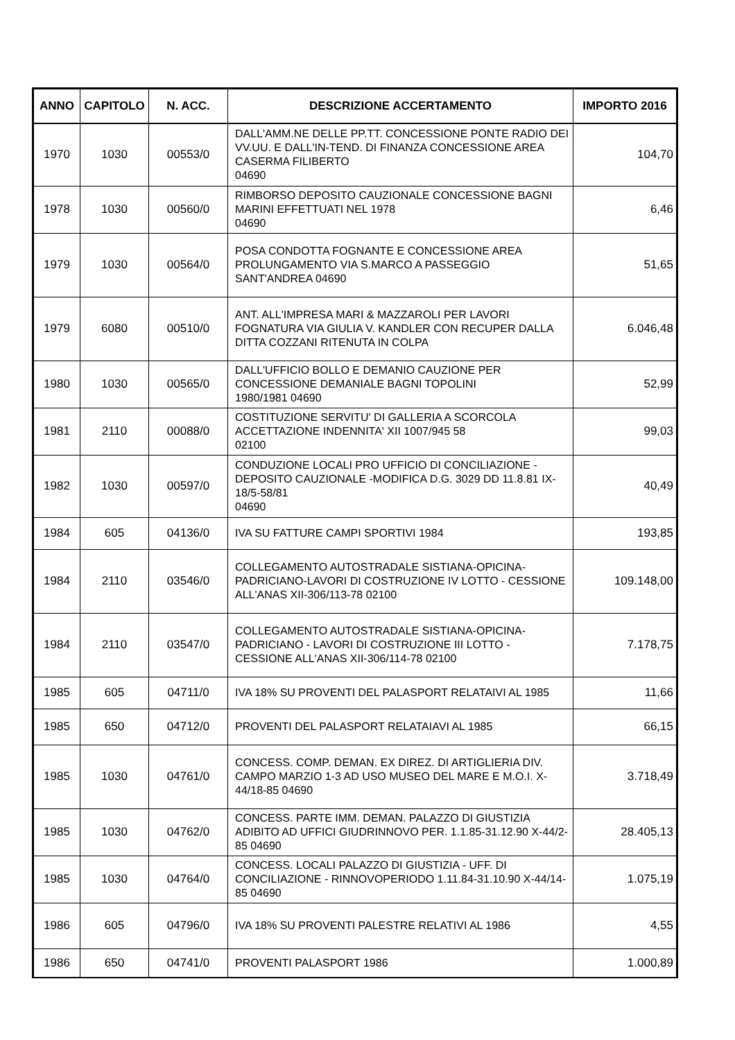| ANNO | CAPITOLO | N. ACC. | DESCRIZIONE ACCERTAMENTO | IMPORTO 2016 |
| --- | --- | --- | --- | --- |
| 1970 | 1030 | 00553/0 | DALL'AMM.NE DELLE PP.TT. CONCESSIONE PONTE RADIO DEI VV.UU. E DALL'IN-TEND. DI FINANZA CONCESSIONE AREA CASERMA FILIBERTO 04690 | 104,70 |
| 1978 | 1030 | 00560/0 | RIMBORSO DEPOSITO CAUZIONALE CONCESSIONE BAGNI MARINI EFFETTUATI NEL 1978 04690 | 6,46 |
| 1979 | 1030 | 00564/0 | POSA CONDOTTA FOGNANTE E CONCESSIONE AREA PROLUNGAMENTO VIA S.MARCO A PASSEGGIO SANT'ANDREA 04690 | 51,65 |
| 1979 | 6080 | 00510/0 | ANT. ALL'IMPRESA MARI & MAZZAROLI PER LAVORI FOGNATURA VIA GIULIA V. KANDLER CON RECUPER DALLA DITTA COZZANI RITENUTA IN COLPA | 6.046,48 |
| 1980 | 1030 | 00565/0 | DALL'UFFICIO BOLLO E DEMANIO CAUZIONE PER CONCESSIONE DEMANIALE BAGNI TOPOLINI 1980/1981 04690 | 52,99 |
| 1981 | 2110 | 00088/0 | COSTITUZIONE SERVITU' DI GALLERIA A SCORCOLA ACCETTAZIONE INDENNITA' XII 1007/945 58 02100 | 99,03 |
| 1982 | 1030 | 00597/0 | CONDUZIONE LOCALI PRO UFFICIO DI CONCILIAZIONE - DEPOSITO CAUZIONALE -MODIFICA D.G. 3029 DD 11.8.81 IX-18/5-58/81 04690 | 40,49 |
| 1984 | 605 | 04136/0 | IVA SU FATTURE CAMPI SPORTIVI 1984 | 193,85 |
| 1984 | 2110 | 03546/0 | COLLEGAMENTO AUTOSTRADALE SISTIANA-OPICINA-PADRICIANO-LAVORI DI COSTRUZIONE IV LOTTO - CESSIONE ALL'ANAS XII-306/113-78 02100 | 109.148,00 |
| 1984 | 2110 | 03547/0 | COLLEGAMENTO AUTOSTRADALE SISTIANA-OPICINA-PADRICIANO - LAVORI DI COSTRUZIONE III LOTTO - CESSIONE ALL'ANAS XII-306/114-78 02100 | 7.178,75 |
| 1985 | 605 | 04711/0 | IVA 18% SU PROVENTI DEL PALASPORT RELATAIVI AL 1985 | 11,66 |
| 1985 | 650 | 04712/0 | PROVENTI DEL PALASPORT RELATAIAVI AL 1985 | 66,15 |
| 1985 | 1030 | 04761/0 | CONCESS. COMP. DEMAN. EX DIREZ. DI ARTIGLIERIA DIV. CAMPO MARZIO 1-3 AD USO MUSEO DEL MARE E M.O.I. X-44/18-85 04690 | 3.718,49 |
| 1985 | 1030 | 04762/0 | CONCESS. PARTE IMM. DEMAN. PALAZZO DI GIUSTIZIA ADIBITO AD UFFICI GIUDRINNOVO PER. 1.1.85-31.12.90 X-44/2-85 04690 | 28.405,13 |
| 1985 | 1030 | 04764/0 | CONCESS. LOCALI PALAZZO DI GIUSTIZIA - UFF. DI CONCILIAZIONE - RINNOVOPERIODO 1.11.84-31.10.90 X-44/14-85 04690 | 1.075,19 |
| 1986 | 605 | 04796/0 | IVA 18% SU PROVENTI PALESTRE RELATIVI AL 1986 | 4,55 |
| 1986 | 650 | 04741/0 | PROVENTI PALASPORT 1986 | 1.000,89 |